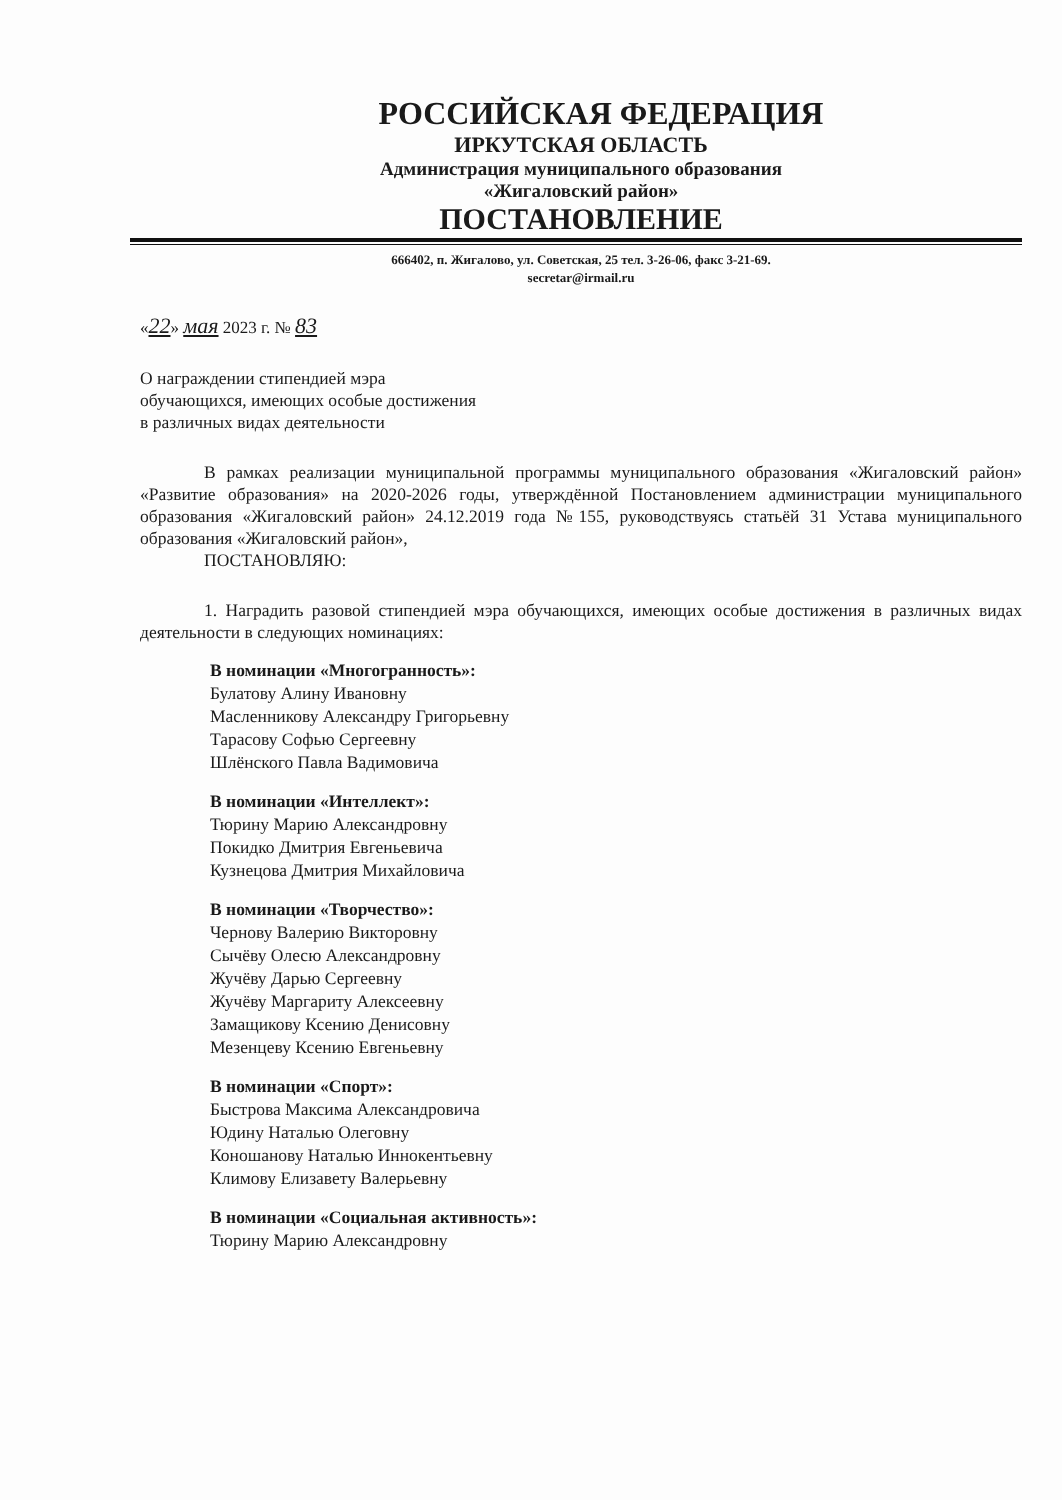РОССИЙСКАЯ ФЕДЕРАЦИЯ
ИРКУТСКАЯ ОБЛАСТЬ
Администрация муниципального образования
«Жигаловский район»
ПОСТАНОВЛЕНИЕ
666402, п. Жигалово, ул. Советская, 25 тел. 3-26-06, факс 3-21-69.
secretar@irmail.ru
«22» мая 2023 г. № 83
О награждении стипендией мэра
обучающихся, имеющих особые достижения
в различных видах деятельности
В рамках реализации муниципальной программы муниципального образования «Жигаловский район» «Развитие образования» на 2020-2026 годы, утверждённой Постановлением администрации муниципального образования «Жигаловский район» 24.12.2019 года №155, руководствуясь статьёй 31 Устава муниципального образования «Жигаловский район»,
ПОСТАНОВЛЯЮ:
1. Наградить разовой стипендией мэра обучающихся, имеющих особые достижения в различных видах деятельности в следующих номинациях:
В номинации «Многогранность»:
Булатову Алину Ивановну
Масленникову Александру Григорьевну
Тарасову Софью Сергеевну
Шлёнского Павла Вадимовича
В номинации «Интеллект»:
Тюрину Марию Александровну
Покидко Дмитрия Евгеньевича
Кузнецова Дмитрия Михайловича
В номинации «Творчество»:
Чернову Валерию Викторовну
Сычёву Олесю Александровну
Жучёву Дарью Сергеевну
Жучёву Маргариту Алексеевну
Замащикову Ксению Денисовну
Мезенцеву Ксению Евгеньевну
В номинации «Спорт»:
Быстрова Максима Александровича
Юдину Наталью Олеговну
Коношанову Наталью Иннокентьевну
Климову Елизавету Валерьевну
В номинации «Социальная активность»:
Тюрину Марию Александровну